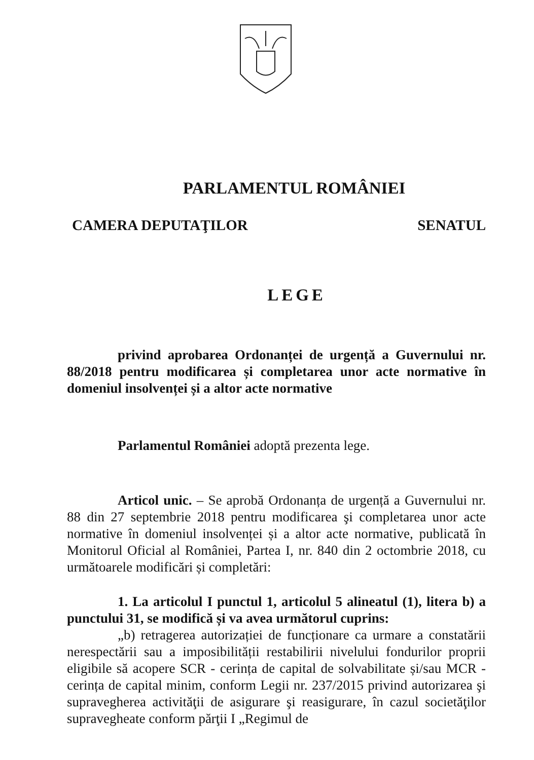PARLAMENTUL ROMÂNIEI
CAMERA DEPUTAŢILOR SENATUL
LEGE
privind aprobarea Ordonanței de urgență a Guvernului nr. 88/2018 pentru modificarea și completarea unor acte normative în domeniul insolvenței și a altor acte normative
Parlamentul României adoptă prezenta lege.
Articol unic. – Se aprobă Ordonanța de urgență a Guvernului nr. 88 din 27 septembrie 2018 pentru modificarea şi completarea unor acte normative în domeniul insolvenței și a altor acte normative, publicată în Monitorul Oficial al României, Partea I, nr. 840 din 2 octombrie 2018, cu următoarele modificări și completări:
1. La articolul I punctul 1, articolul 5 alineatul (1), litera b) a punctului 31, se modifică și va avea următorul cuprins:
„b) retragerea autorizației de funcționare ca urmare a constatării nerespectării sau a imposibilității restabilirii nivelului fondurilor proprii eligibile să acopere SCR - cerința de capital de solvabilitate și/sau MCR - cerința de capital minim, conform Legii nr. 237/2015 privind autorizarea şi supravegherea activităţii de asigurare şi reasigurare, în cazul societăţilor supravegheate conform părţii I „Regimul de